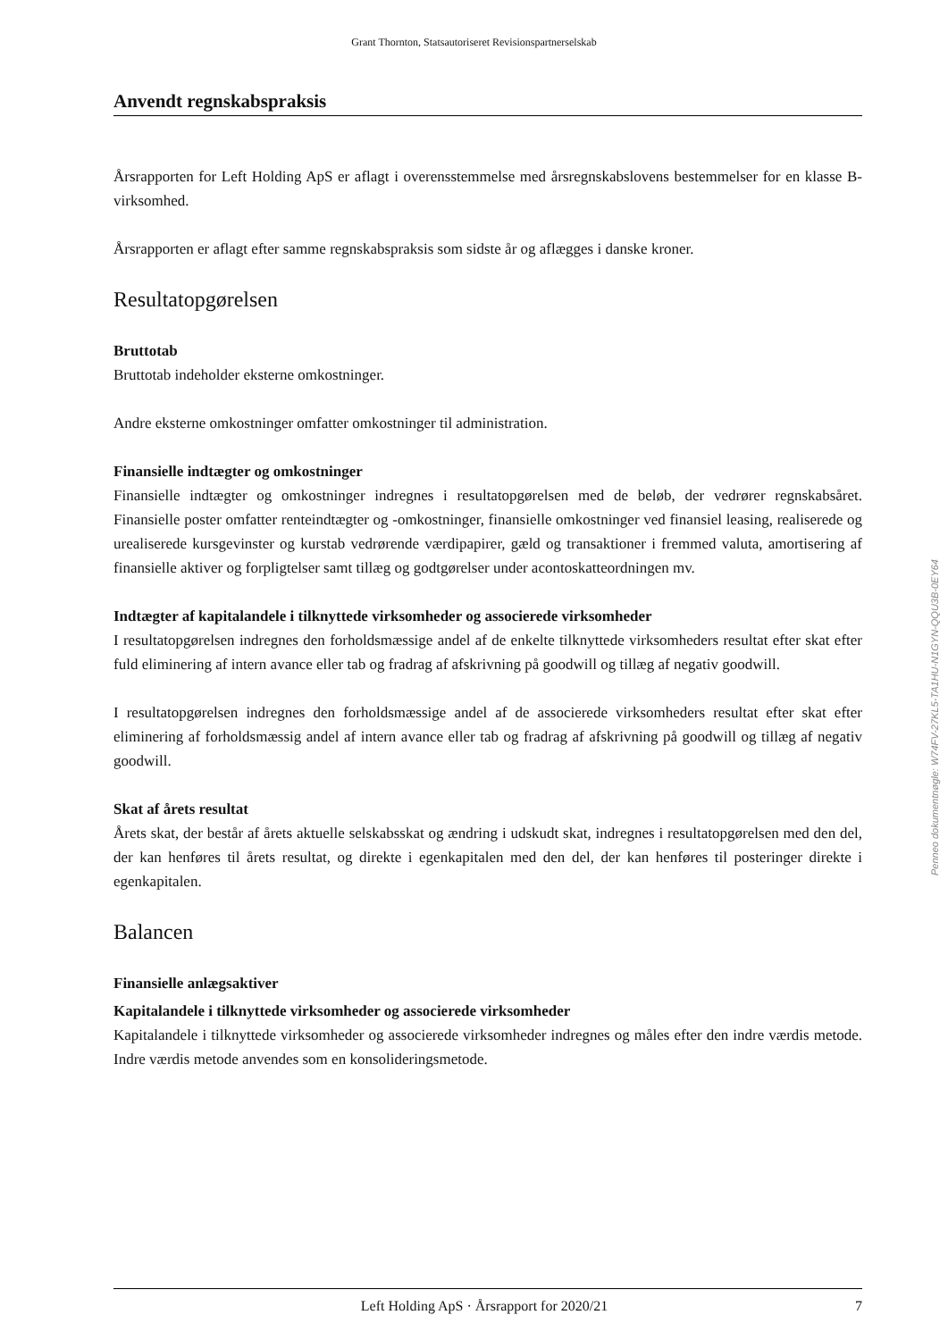Grant Thornton, Statsautoriseret Revisionspartnerselskab
Anvendt regnskabspraksis
Årsrapporten for Left Holding ApS er aflagt i overensstemmelse med årsregnskabslovens bestemmelser for en klasse B-virksomhed.
Årsrapporten er aflagt efter samme regnskabspraksis som sidste år og aflægges i danske kroner.
Resultatopgørelsen
Bruttotab
Bruttotab indeholder eksterne omkostninger.
Andre eksterne omkostninger omfatter omkostninger til administration.
Finansielle indtægter og omkostninger
Finansielle indtægter og omkostninger indregnes i resultatopgørelsen med de beløb, der vedrører regnskabsåret. Finansielle poster omfatter renteindtægter og -omkostninger, finansielle omkostninger ved finansiel leasing, realiserede og urealiserede kursgevinster og kurstab vedrørende værdipapirer, gæld og transaktioner i fremmed valuta, amortisering af finansielle aktiver og forpligtelser samt tillæg og godtgørelser under acontoskatteordningen mv.
Indtægter af kapitalandele i tilknyttede virksomheder og associerede virksomheder
I resultatopgørelsen indregnes den forholdsmæssige andel af de enkelte tilknyttede virksomheders resultat efter skat efter fuld eliminering af intern avance eller tab og fradrag af afskrivning på goodwill og tillæg af negativ goodwill.
I resultatopgørelsen indregnes den forholdsmæssige andel af de associerede virksomheders resultat efter skat efter eliminering af forholdsmæssig andel af intern avance eller tab og fradrag af afskrivning på goodwill og tillæg af negativ goodwill.
Skat af årets resultat
Årets skat, der består af årets aktuelle selskabsskat og ændring i udskudt skat, indregnes i resultatopgørelsen med den del, der kan henføres til årets resultat, og direkte i egenkapitalen med den del, der kan henføres til posteringer direkte i egenkapitalen.
Balancen
Finansielle anlægsaktiver
Kapitalandele i tilknyttede virksomheder og associerede virksomheder
Kapitalandele i tilknyttede virksomheder og associerede virksomheder indregnes og måles efter den indre værdis metode. Indre værdis metode anvendes som en konsolideringsmetode.
Penneo dokumentnøgle: W74FV-27KL5-TA1HU-N1GYN-QQU3B-0EY64
Left Holding ApS · Årsrapport for 2020/21 7